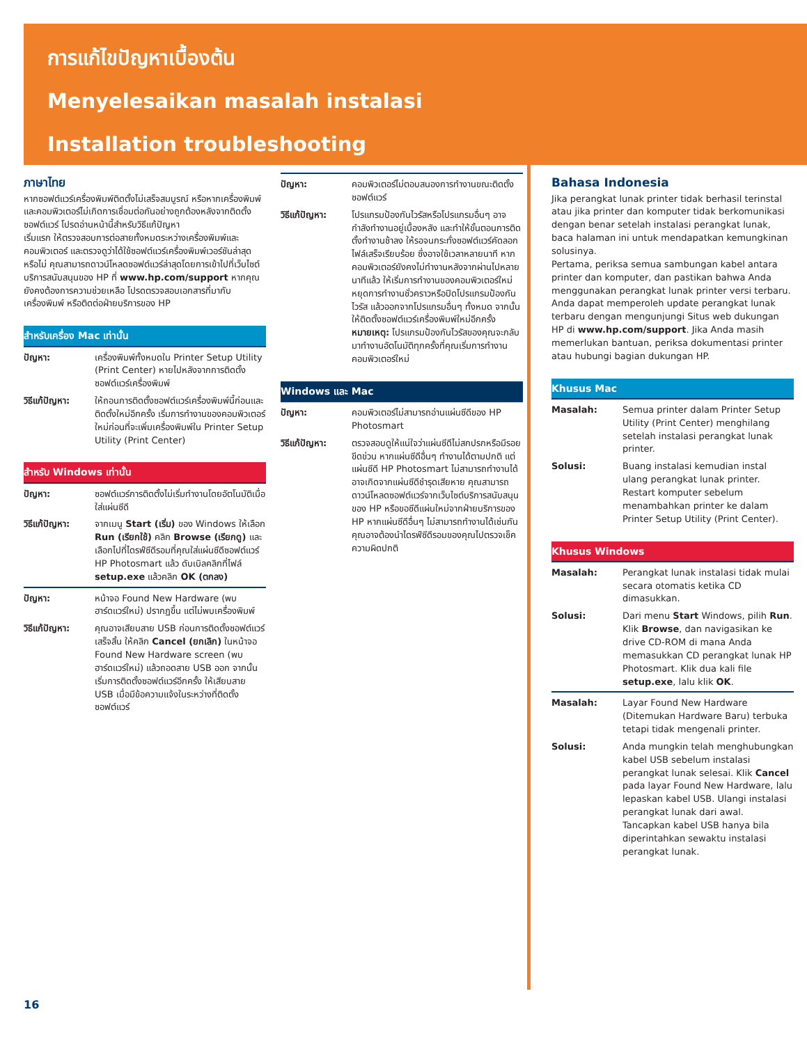การแก้ไขปัญหาเบื้องต้น
Menyelesaikan masalah instalasi
Installation troubleshooting
ภาษาไทย
หากซอฟต์แวร์เครื่องพิมพ์ติดตั้งไม่เสร็จสมบูรณ์ หรือหากเครื่องพิมพ์และคอมพิวเตอร์ไม่เกิดการเชื่อมต่อกันอย่างถูกต้องหลังจากติดตั้งซอฟต์แวร์ โปรดอ่านหน้านี้สำหรับวิธีแก้ปัญหา
เริ่มแรก ให้ตรวจสอบการต่อสายทั้งหมดระหว่างเครื่องพิมพ์และคอมพิวเตอร์ และตรวจดูว่าได้ใช้ซอฟต์แวร์เครื่องพิมพ์เวอร์ชันล่าสุดหรือไม่ คุณสามารถดาวน์โหลดซอฟต์แวร์ล่าสุดโดยการเข้าไปที่เว็บไซต์บริการสนับสนุนของ HP ที่ www.hp.com/support หากคุณยังคงต้องการความช่วยเหลือ โปรดตรวจสอบเอกสารที่มากับเครื่องพิมพ์ หรือติดต่อฝ่ายบริการของ HP
สำหรับเครื่อง Mac เท่านั้น
ปัญหา: เครื่องพิมพ์ทั้งหมดใน Printer Setup Utility (Print Center) หายไปหลังจากการติดตั้งซอฟต์แวร์เครื่องพิมพ์
วิธีแก้ปัญหา: ให้ถอนการติดตั้งซอฟต์แวร์เครื่องพิมพ์นี้ก่อนและติดตั้งใหม่อีกครั้ง เริ่มการทำงานของคอมพิวเตอร์ใหม่ก่อนที่จะเพิ่มเครื่องพิมพ์ใน Printer Setup Utility (Print Center)
สำหรับ Windows เท่านั้น
ปัญหา: ซอฟต์แวร์การติดตั้งไม่เริ่มทำงานโดยอัตโนมัติเมื่อใส่แผ่นซีดี
วิธีแก้ปัญหา: จากเมนู Start (เริ่ม) ของ Windows ให้เลือก Run (เรียกใช้) คลิก Browse (เรียกดู) และเลือกไปที่ไดรฟ์ซีดีรอมที่คุณใส่แผ่นซีดีซอฟต์แวร์ HP Photosmart แล้ว ดับเบิลคลิกที่ไฟล์ setup.exe แล้วคลิก OK (ตกลง)
ปัญหา: หน้าจอ Found New Hardware (พบฮาร์ดแวร์ใหม่) ปรากฏขึ้น แต่ไม่พบเครื่องพิมพ์
วิธีแก้ปัญหา: คุณอาจเสียบสาย USB ก่อนการติดตั้งซอฟต์แวร์เสร็จสิ้น ให้คลิก Cancel (ยกเลิก) ในหน้าจอ Found New Hardware screen (พบฮาร์ดแวร์ใหม่) แล้วถอดสาย USB ออก จากนั้น เริ่มการติดตั้งซอฟต์แวร์อีกครั้ง ให้เสียบสาย USB เมื่อมีข้อความแจ้งในระหว่างที่ติดตั้งซอฟต์แวร์
ปัญหา: คอมพิวเตอร์ไม่ตอบสนองการทำงานขณะติดตั้งซอฟต์แวร์
วิธีแก้ปัญหา: โปรแกรมป้องกันไวรัสหรือโปรแกรมอื่นๆ อาจกำลังทำงานอยู่เบื้องหลัง และทำให้ขั้นตอนการติดตั้งทำงานช้าลง ให้รอจนกระทั่งซอฟต์แวร์คัดลอกไฟล์เสร็จเรียบร้อย ซึ่งอาจใช้เวลาหลายนาที หากคอมพิวเตอร์ยังคงไม่ทำงานหลังจากผ่านไปหลายนาทีแล้ว ให้เริ่มการทำงานของคอมพิวเตอร์ใหม่ หยุดการทำงานชั่วคราวหรือปิดโปรแกรมป้องกันไวรัส แล้วออกจากโปรแกรมอื่นๆ ทั้งหมด จากนั้นให้ติดตั้งซอฟต์แวร์เครื่องพิมพ์ใหม่อีกครั้ง
หมายเหตุ: โปรแกรมป้องกันไวรัสของคุณจะกลับมาทำงานอัตโนมัติทุกครั้งที่คุณเริ่มการทำงานคอมพิวเตอร์ใหม่
Windows และ Mac
ปัญหา: คอมพิวเตอร์ไม่สามารถอ่านแผ่นซีดีของ HP Photosmart
วิธีแก้ปัญหา: ตรวจสอบดูให้แน่ใจว่าแผ่นซีดีไม่สกปรกหรือมีรอยขีดข่วน หากแผ่นซีดีอื่นๆ ทำงานได้ตามปกติ แต่แผ่นซีดี HP Photosmart ไม่สามารถทำงานได้ อาจเกิดจากแผ่นซีดีชำรุดเสียหาย คุณสามารถดาวน์โหลดซอฟต์แวร์จากเว็บไซต์บริการสนับสนุนของ HP หรือขอซีดีแผ่นใหม่จากฝ่ายบริการของ HP หากแผ่นซีดีอื่นๆ ไม่สามารถทำงานได้เช่นกัน คุณอาจต้องนำไดรฟ์ซีดีรอมของคุณไปตรวจเช็คความผิดปกติ
Bahasa Indonesia
Jika perangkat lunak printer tidak berhasil terinstal atau jika printer dan komputer tidak berkomunikasi dengan benar setelah instalasi perangkat lunak, baca halaman ini untuk mendapatkan kemungkinan solusinya.
Pertama, periksa semua sambungan kabel antara printer dan komputer, dan pastikan bahwa Anda menggunakan perangkat lunak printer versi terbaru. Anda dapat memperoleh update perangkat lunak terbaru dengan mengunjungi Situs web dukungan HP di www.hp.com/support. Jika Anda masih memerlukan bantuan, periksa dokumentasi printer atau hubungi bagian dukungan HP.
Khusus Mac
Masalah: Semua printer dalam Printer Setup Utility (Print Center) menghilang setelah instalasi perangkat lunak printer.
Solusi: Buang instalasi kemudian instal ulang perangkat lunak printer. Restart komputer sebelum menambahkan printer ke dalam Printer Setup Utility (Print Center).
Khusus Windows
Masalah: Perangkat lunak instalasi tidak mulai secara otomatis ketika CD dimasukkan.
Solusi: Dari menu Start Windows, pilih Run. Klik Browse, dan navigasikan ke drive CD-ROM di mana Anda memasukkan CD perangkat lunak HP Photosmart. Klik dua kali file setup.exe, lalu klik OK.
Masalah: Layar Found New Hardware (Ditemukan Hardware Baru) terbuka tetapi tidak mengenali printer.
Solusi: Anda mungkin telah menghubungkan kabel USB sebelum instalasi perangkat lunak selesai. Klik Cancel pada layar Found New Hardware, lalu lepaskan kabel USB. Ulangi instalasi perangkat lunak dari awal. Tancapkan kabel USB hanya bila diperintahkan sewaktu instalasi perangkat lunak.
16